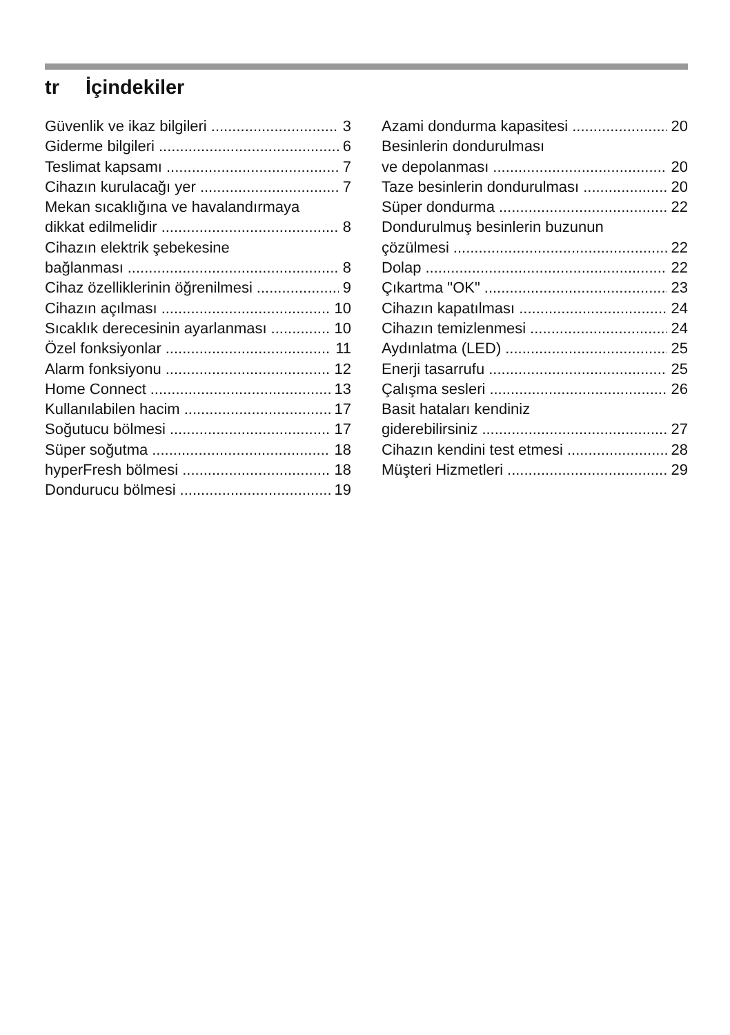tr İçindekiler
Güvenlik ve ikaz bilgileri 3
Giderme bilgileri 6
Teslimat kapsamı 7
Cihazın kurulacağı yer 7
Mekan sıcaklığına ve havalandırmaya
dikkat edilmelidir 8
Cihazın elektrik şebekesine
bağlanması 8
Cihaz özelliklerinin öğrenilmesi 9
Cihazın açılması 10
Sıcaklık derecesinin ayarlanması 10
Özel fonksiyonlar 11
Alarm fonksiyonu 12
Home Connect 13
Kullanılabilen hacim 17
Soğutucu bölmesi 17
Süper soğutma 18
hyperFresh bölmesi 18
Dondurucu bölmesi 19
Azami dondurma kapasitesi 20
Besinlerin dondurulması
ve depolanması 20
Taze besinlerin dondurulması 20
Süper dondurma 22
Dondurulmuş besinlerin buzunun
çözülmesi 22
Dolap 22
Çıkartma "OK" 23
Cihazın kapatılması 24
Cihazın temizlenmesi 24
Aydınlatma (LED) 25
Enerji tasarrufu 25
Çalışma sesleri 26
Basit hataları kendiniz
giderebilirsiniz 27
Cihazın kendini test etmesi 28
Müşteri Hizmetleri 29